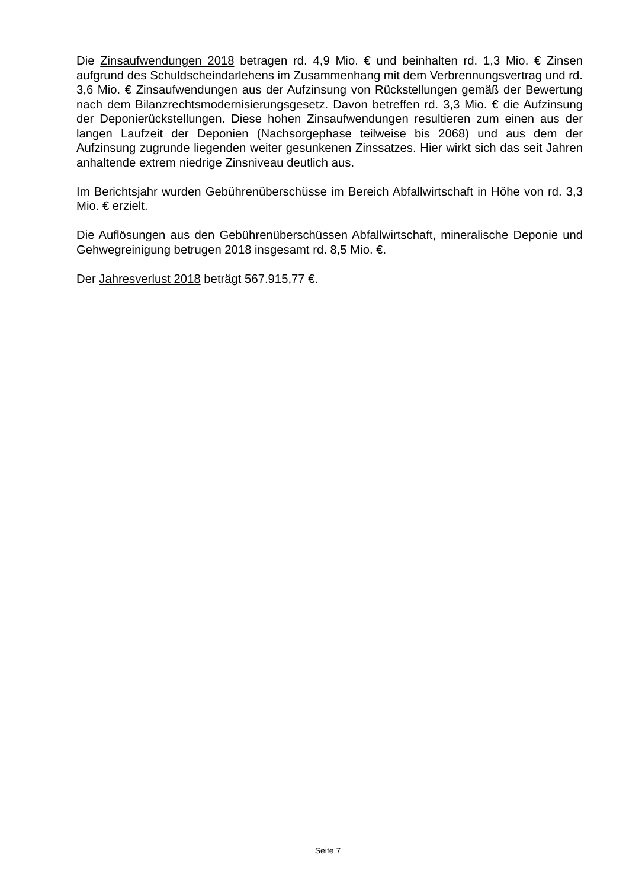Die Zinsaufwendungen 2018 betragen rd. 4,9 Mio. € und beinhalten rd. 1,3 Mio. € Zinsen aufgrund des Schuldscheindarlehens im Zusammenhang mit dem Verbrennungsvertrag und rd. 3,6 Mio. € Zinsaufwendungen aus der Aufzinsung von Rückstellungen gemäß der Bewertung nach dem Bilanzrechtsmodernisierungsgesetz. Davon betreffen rd. 3,3 Mio. € die Aufzinsung der Deponierückstellungen. Diese hohen Zinsaufwendungen resultieren zum einen aus der langen Laufzeit der Deponien (Nachsorgephase teilweise bis 2068) und aus dem der Aufzinsung zugrunde liegenden weiter gesunkenen Zinssatzes. Hier wirkt sich das seit Jahren anhaltende extrem niedrige Zinsniveau deutlich aus.
Im Berichtsjahr wurden Gebührenüberschüsse im Bereich Abfallwirtschaft in Höhe von rd. 3,3 Mio. € erzielt.
Die Auflösungen aus den Gebührenüberschüssen Abfallwirtschaft, mineralische Deponie und Gehwegreinigung betrugen 2018 insgesamt rd. 8,5 Mio. €.
Der Jahresverlust 2018 beträgt 567.915,77 €.
Seite 7